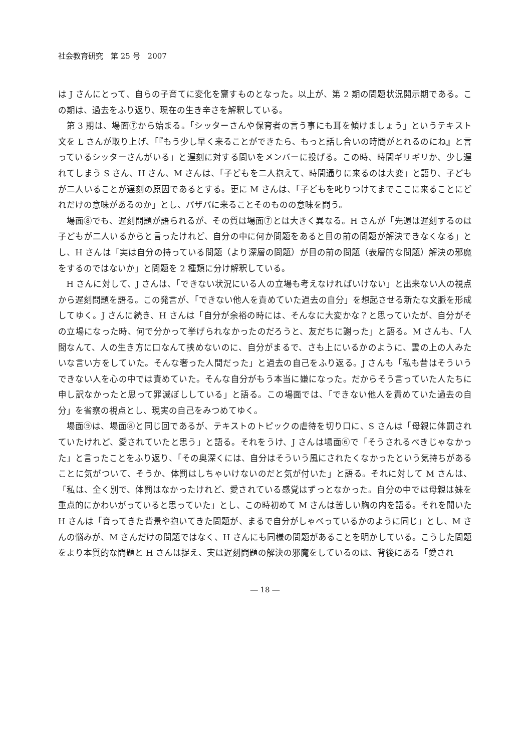社会教育研究　第 25 号　2007
は J さんにとって、自らの子育てに変化を齎すものとなった。以上が、第 2 期の問題状況開示期である。この期は、過去をふり返り、現在の生き辛さを解釈している。
第 3 期は、場面⑦から始まる。「シッターさんや保育者の言う事にも耳を傾けましょう」というテキスト文を L さんが取り上げ、「『もう少し早く来ることができたら、もっと話し合いの時間がとれるのにね』と言っているシッターさんがいる」と遅刻に対する問いをメンバーに投げる。この時、時間ギリギリか、少し遅れてしまう S さん、H さん、M さんは、「子どもを二人抱えて、時間通りに来るのは大変」と語り、子どもが二人いることが遅刻の原因であるとする。更に M さんは、「子どもを叱りつけてまでここに来ることにどれだけの意味があるのか」とし、パザパに来ることそのものの意味を問う。
場面⑧でも、遅刻問題が語られるが、その質は場面⑦とは大きく異なる。H さんが「先週は遅刻するのは子どもが二人いるからと言ったけれど、自分の中に何か問題をあると目の前の問題が解決できなくなる」とし、H さんは「実は自分の持っている問題（より深層の問題）が目の前の問題（表層的な問題）解決の邪魔をするのではないか」と問題を 2 種類に分け解釈している。
H さんに対して、J さんは、「できない状況にいる人の立場も考えなければいけない」と出来ない人の視点から遅刻問題を語る。この発言が、「できない他人を責めていた過去の自分」を想起させる新たな文脈を形成してゆく。J さんに続き、H さんは「自分が余裕の時には、そんなに大変かな？と思っていたが、自分がその立場になった時、何で分かって挙げられなかったのだろうと、友だちに謝った」と語る。M さんも、「人間なんて、人の生き方に口なんて挟めないのに、自分がまるで、さも上にいるかのように、雲の上の人みたいな言い方をしていた。そんな奢った人間だった」と過去の自己をふり返る。J さんも「私も昔はそういうできない人を心の中では責めていた。そんな自分がもう本当に嫌になった。だからそう言っていた人たちに申し訳なかったと思って罪滅ぼししている」と語る。この場面では、「できない他人を責めていた過去の自分」を省察の視点とし、現実の自己をみつめてゆく。
場面⑨は、場面⑧と同じ回であるが、テキストのトピックの虐待を切り口に、S さんは「母親に体罰されていたけれど、愛されていたと思う」と語る。それをうけ、J さんは場面⑥で「そうされるべきじゃなかった」と言ったことをふり返り、「その奥深くには、自分はそういう風にされたくなかったという気持ちがあることに気がついて、そうか、体罰はしちゃいけないのだと気が付いた」と語る。それに対して M さんは、「私は、全く別で、体罰はなかったけれど、愛されている感覚はずっとなかった。自分の中では母親は妹を重点的にかわいがっていると思っていた」とし、この時初めて M さんは苦しい胸の内を語る。それを聞いた H さんは「育ってきた背景や抱いてきた問題が、まるで自分がしゃべっているかのように同じ」とし、M さんの悩みが、M さんだけの問題ではなく、H さんにも同様の問題があることを明かしている。こうした問題をより本質的な問題と H さんは捉え、実は遅刻問題の解決の邪魔をしているのは、背後にある「愛され
― 18 ―